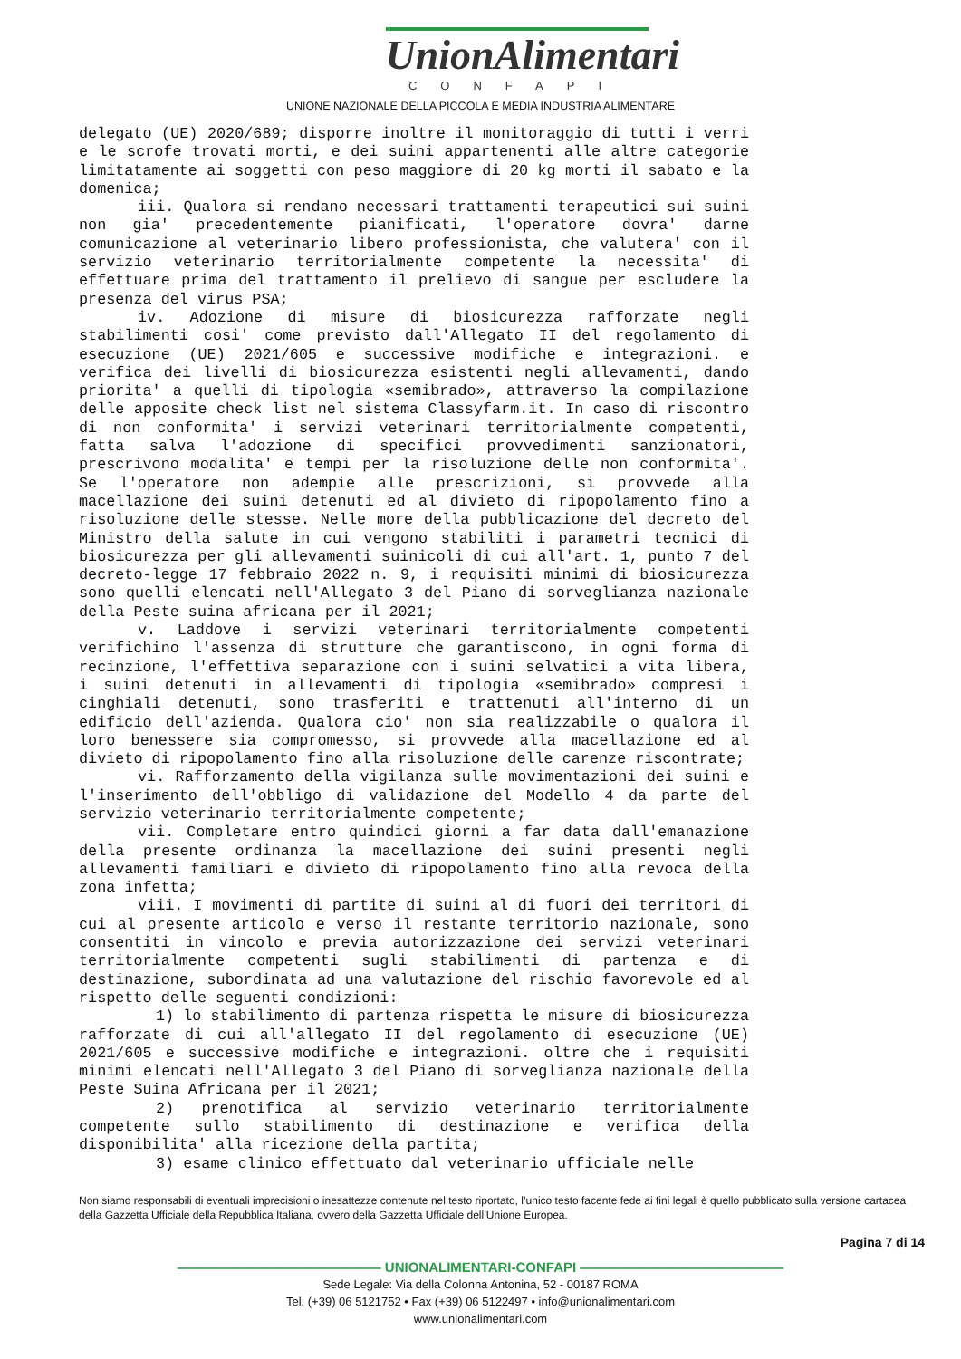UnionAlimentari
CONFAPI
UNIONE NAZIONALE DELLA PICCOLA E MEDIA INDUSTRIA ALIMENTARE
delegato (UE) 2020/689; disporre inoltre il monitoraggio di tutti i verri e le scrofe trovati morti, e dei suini appartenenti alle altre categorie limitatamente ai soggetti con peso maggiore di 20 kg morti il sabato e la domenica;
iii. Qualora si rendano necessari trattamenti terapeutici sui suini non gia' precedentemente pianificati, l'operatore dovra' darne comunicazione al veterinario libero professionista, che valutera' con il servizio veterinario territorialmente competente la necessita' di effettuare prima del trattamento il prelievo di sangue per escludere la presenza del virus PSA;
iv. Adozione di misure di biosicurezza rafforzate negli stabilimenti cosi' come previsto dall'Allegato II del regolamento di esecuzione (UE) 2021/605 e successive modifiche e integrazioni. e verifica dei livelli di biosicurezza esistenti negli allevamenti, dando priorita' a quelli di tipologia «semibrado», attraverso la compilazione delle apposite check list nel sistema Classyfarm.it. In caso di riscontro di non conformita' i servizi veterinari territorialmente competenti, fatta salva l'adozione di specifici provvedimenti sanzionatori, prescrivono modalita' e tempi per la risoluzione delle non conformita'. Se l'operatore non adempie alle prescrizioni, si provvede alla macellazione dei suini detenuti ed al divieto di ripopolamento fino a risoluzione delle stesse. Nelle more della pubblicazione del decreto del Ministro della salute in cui vengono stabiliti i parametri tecnici di biosicurezza per gli allevamenti suinicoli di cui all'art. 1, punto 7 del decreto-legge 17 febbraio 2022 n. 9, i requisiti minimi di biosicurezza sono quelli elencati nell'Allegato 3 del Piano di sorveglianza nazionale della Peste suina africana per il 2021;
v. Laddove i servizi veterinari territorialmente competenti verifichino l'assenza di strutture che garantiscono, in ogni forma di recinzione, l'effettiva separazione con i suini selvatici a vita libera, i suini detenuti in allevamenti di tipologia «semibrado» compresi i cinghiali detenuti, sono trasferiti e trattenuti all'interno di un edificio dell'azienda. Qualora cio' non sia realizzabile o qualora il loro benessere sia compromesso, si provvede alla macellazione ed al divieto di ripopolamento fino alla risoluzione delle carenze riscontrate;
vi. Rafforzamento della vigilanza sulle movimentazioni dei suini e l'inserimento dell'obbligo di validazione del Modello 4 da parte del servizio veterinario territorialmente competente;
vii. Completare entro quindici giorni a far data dall'emanazione della presente ordinanza la macellazione dei suini presenti negli allevamenti familiari e divieto di ripopolamento fino alla revoca della zona infetta;
viii. I movimenti di partite di suini al di fuori dei territori di cui al presente articolo e verso il restante territorio nazionale, sono consentiti in vincolo e previa autorizzazione dei servizi veterinari territorialmente competenti sugli stabilimenti di partenza e di destinazione, subordinata ad una valutazione del rischio favorevole ed al rispetto delle seguenti condizioni:
1) lo stabilimento di partenza rispetta le misure di biosicurezza rafforzate di cui all'allegato II del regolamento di esecuzione (UE) 2021/605 e successive modifiche e integrazioni. oltre che i requisiti minimi elencati nell'Allegato 3 del Piano di sorveglianza nazionale della Peste Suina Africana per il 2021;
2) prenotifica al servizio veterinario territorialmente competente sullo stabilimento di destinazione e verifica della disponibilita' alla ricezione della partita;
3) esame clinico effettuato dal veterinario ufficiale nelle
Non siamo responsabili di eventuali imprecisioni o inesattezze contenute nel testo riportato, l’unico testo facente fede ai fini legali è quello pubblicato sulla versione cartacea della Gazzetta Ufficiale della Repubblica Italiana, ovvero della Gazzetta Ufficiale dell’Unione Europea.
Pagina 7 di 14
——————————————— UNIONALIMENTARI-CONFAPI ———————————————
Sede Legale: Via della Colonna Antonina, 52 - 00187 ROMA
Tel. (+39) 06 5121752 • Fax (+39) 06 5122497 • info@unionalimentari.com
www.unionalimentari.com